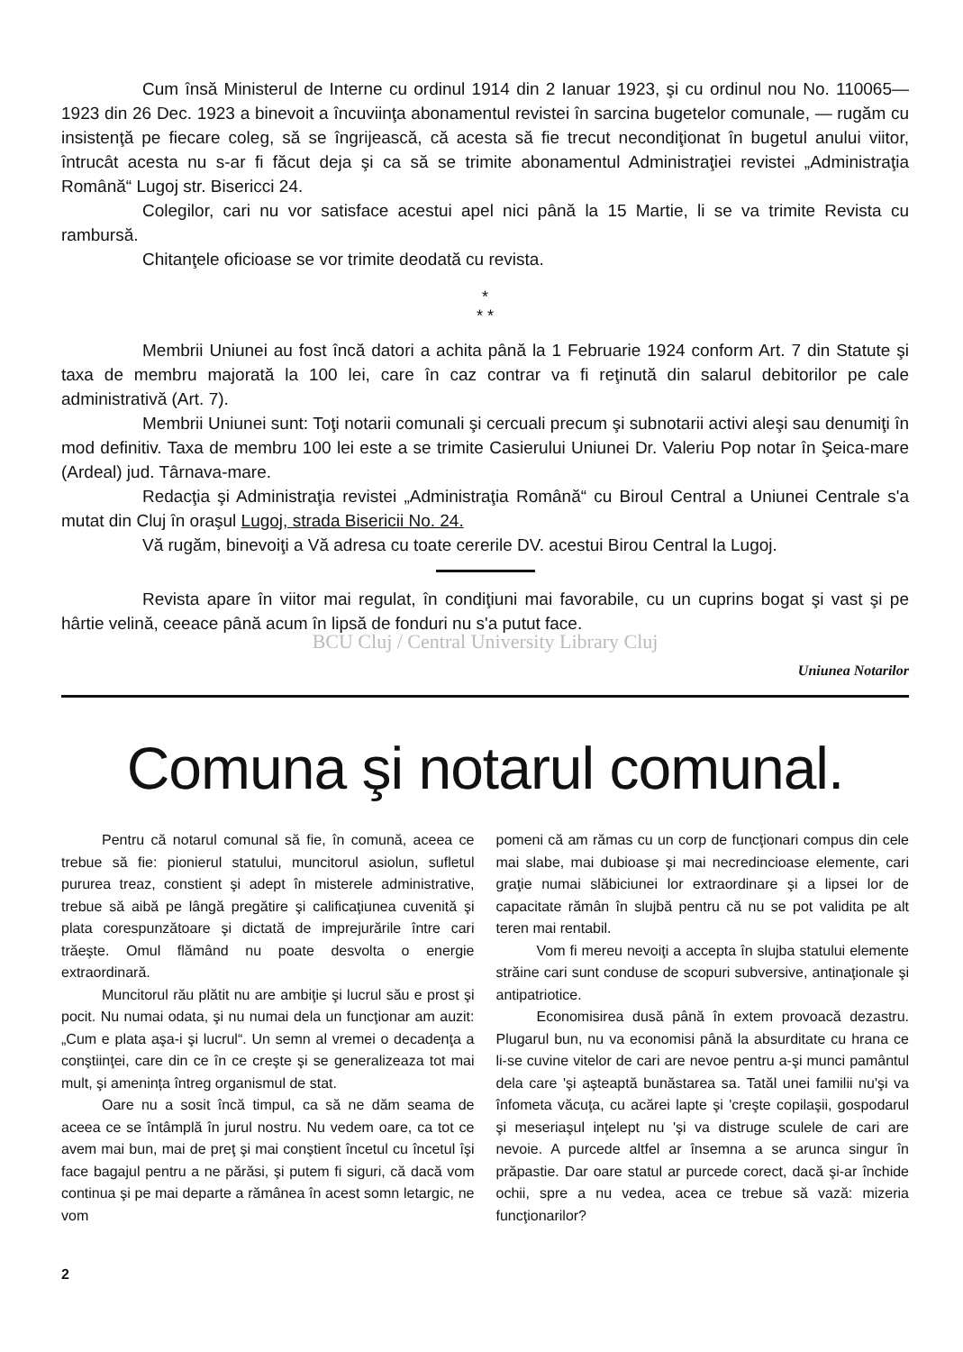Cum însă Ministerul de Interne cu ordinul 1914 din 2 Ianuar 1923, şi cu ordinul nou No. 110065—1923 din 26 Dec. 1923 a binevoit a încuviinţa abonamentul revistei în sarcina bugetelor comunale, — rugăm cu insistenţă pe fiecare coleg, să se îngrijească, că acesta să fie trecut necondiţionat în bugetul anului viitor, întrucât acesta nu s-ar fi făcut deja şi ca să se trimite abonamentul Administraţiei revistei „Administraţia Română“ Lugoj str. Bisericci 24.
Colegilor, cari nu vor satisface acestui apel nici până la 15 Martie, li se va trimite Revista cu rambursă.
Chitanţele oficioase se vor trimite deodată cu revista.
*
* *
Membrii Uniunei au fost încă datori a achita până la 1 Februarie 1924 conform Art. 7 din Statute şi taxa de membru majorată la 100 lei, care în caz contrar va fi reţinută din salarul debitorilor pe cale administrativă (Art. 7).
Membrii Uniunei sunt: Toţi notarii comunali şi cercuali precum şi subnotarii activi aleşi sau denumiţi în mod definitiv. Taxa de membru 100 lei este a se trimite Casierului Uniunei Dr. Valeriu Pop notar în Şeica-mare (Ardeal) jud. Târnava-mare.
Redacţia şi Administraţia revistei „Administraţia Română“ cu Biroul Central a Uniunei Centrale s'a mutat din Cluj în oraşul Lugoj, strada Bisericii No. 24.
Vă rugăm, binevoiţi a Vă adresa cu toate cererile DV. acestui Birou Central la Lugoj.
Revista apare în viitor mai regulat, în condiţiuni mai favorabile, cu un cuprins bogat şi vast şi pe hârtie velină, ceeace până acum în lipsă de fonduri nu s'a putut face.
BCU Cluj / Central University Library Cluj
Uniunea Notarilor
Comuna şi notarul comunal.
Pentru că notarul comunal să fie, în comună, aceea ce trebue să fie: pionierul statului, muncitorul asiolun, sufletul pururea treaz, constient şi adept în misterele administrative, trebue să aibă pe lângă pregătire şi calificaţiunea cuvenită şi plata corespunzătoare şi dictată de imprejurările între cari trăeşte. Omul flămând nu poate desvolta o energie extraordinară.
Muncitorul rău plătit nu are ambiţie şi lucrul său e prost şi pocit. Nu numai odata, şi nu numai dela un funcţionar am auzit: „Cum e plata aşa-i şi lucrul“. Un semn al vremei o decadenţa a conştiinţei, care din ce în ce creşte şi se generalizeaza tot mai mult, şi amenința întreg organismul de stat.
Oare nu a sosit încă timpul, ca să ne dăm seama de aceea ce se întâmplă în jurul nostru. Nu vedem oare, ca tot ce avem mai bun, mai de preţ şi mai conştient încetul cu încetul îşi face bagajul pentru a ne părăsi, şi putem fi siguri, că dacă vom continua şi pe mai departe a rămânea în acest somn letargic, ne vom
pomeni că am rămas cu un corp de funcţionari compus din cele mai slabe, mai dubioase şi mai necredincioase elemente, cari graţie numai slăbiciunei lor extraordinare şi a lipsei lor de capacitate rămân în slujbă pentru că nu se pot validita pe alt teren mai rentabil.
Vom fi mereu nevoiţi a accepta în slujba statului elemente străine cari sunt conduse de scopuri subversive, antinaţionale şi antipatriotice.
Economisirea dusă până în extem provoacă dezastru. Plugarul bun, nu va economisi până la absurditate cu hrana ce li-se cuvine vitelor de cari are nevoe pentru a-şi munci pamântul dela care 'şi aşteaptă bunăstarea sa. Tatăl unei familii nu'şi va înfometa văcuţa, cu acărei lapte şi 'creşte copilaşii, gospodarul şi meseriaşul inţelept nu 'şi va distruge sculele de cari are nevoie. A purcede altfel ar însemna a se arunca singur în prăpastie. Dar oare statul ar purcede corect, dacă şi-ar închide ochii, spre a nu vedea, acea ce trebue să vază: mizeria funcţionarilor?
2